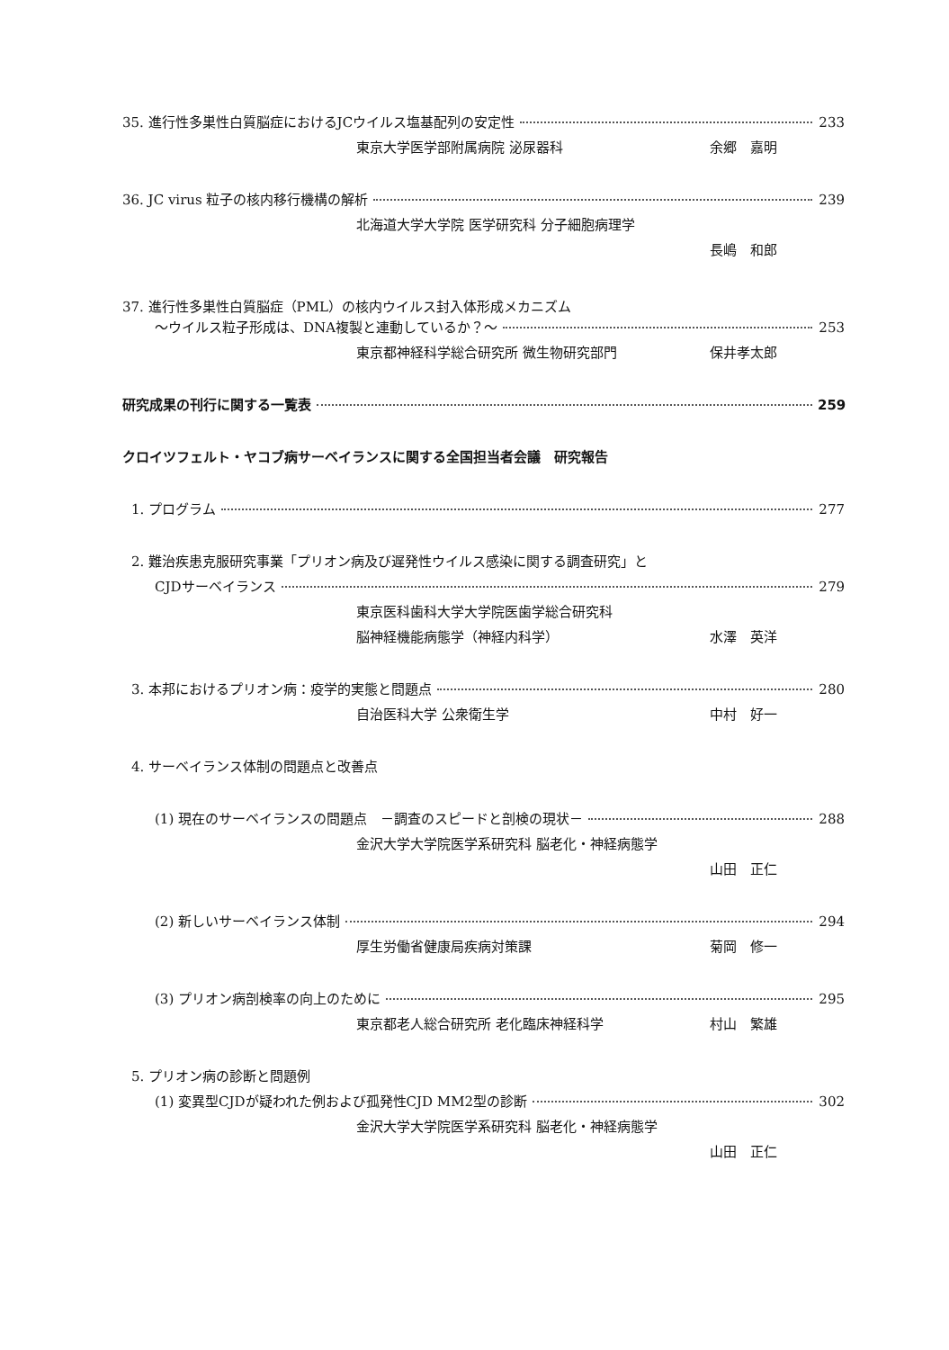35. 進行性多巣性白質脳症におけるJCウイルス塩基配列の安定性 233
東京大学医学部附属病院 泌尿器科 余郷　嘉明
36. JC virus 粒子の核内移行機構の解析 239
北海道大学大学院 医学研究科 分子細胞病理学
長嶋　和郎
37. 進行性多巣性白質脳症（PML）の核内ウイルス封入体形成メカニズム
～ウイルス粒子形成は、DNA複製と連動しているか？～ 253
東京都神経科学総合研究所 微生物研究部門 保井孝太郎
研究成果の刊行に関する一覧表 259
クロイツフェルト・ヤコブ病サーベイランスに関する全国担当者会議　研究報告
1. プログラム 277
2. 難治疾患克服研究事業「プリオン病及び遅発性ウイルス感染に関する調査研究」と
CJDサーベイランス 279
東京医科歯科大学大学院医歯学総合研究科
脳神経機能病態学（神経内科学） 水澤　英洋
3. 本邦におけるプリオン病：疫学的実態と問題点 280
自治医科大学 公衆衛生学 中村　好一
4. サーベイランス体制の問題点と改善点
(1) 現在のサーベイランスの問題点　－調査のスピードと剖検の現状－ 288
金沢大学大学院医学系研究科 脳老化・神経病態学
山田　正仁
(2) 新しいサーベイランス体制 294
厚生労働省健康局疾病対策課 菊岡　修一
(3) プリオン病剖検率の向上のために 295
東京都老人総合研究所 老化臨床神経科学 村山　繁雄
5. プリオン病の診断と問題例
(1) 変異型CJDが疑われた例および孤発性CJD MM2型の診断 302
金沢大学大学院医学系研究科 脳老化・神経病態学
山田　正仁